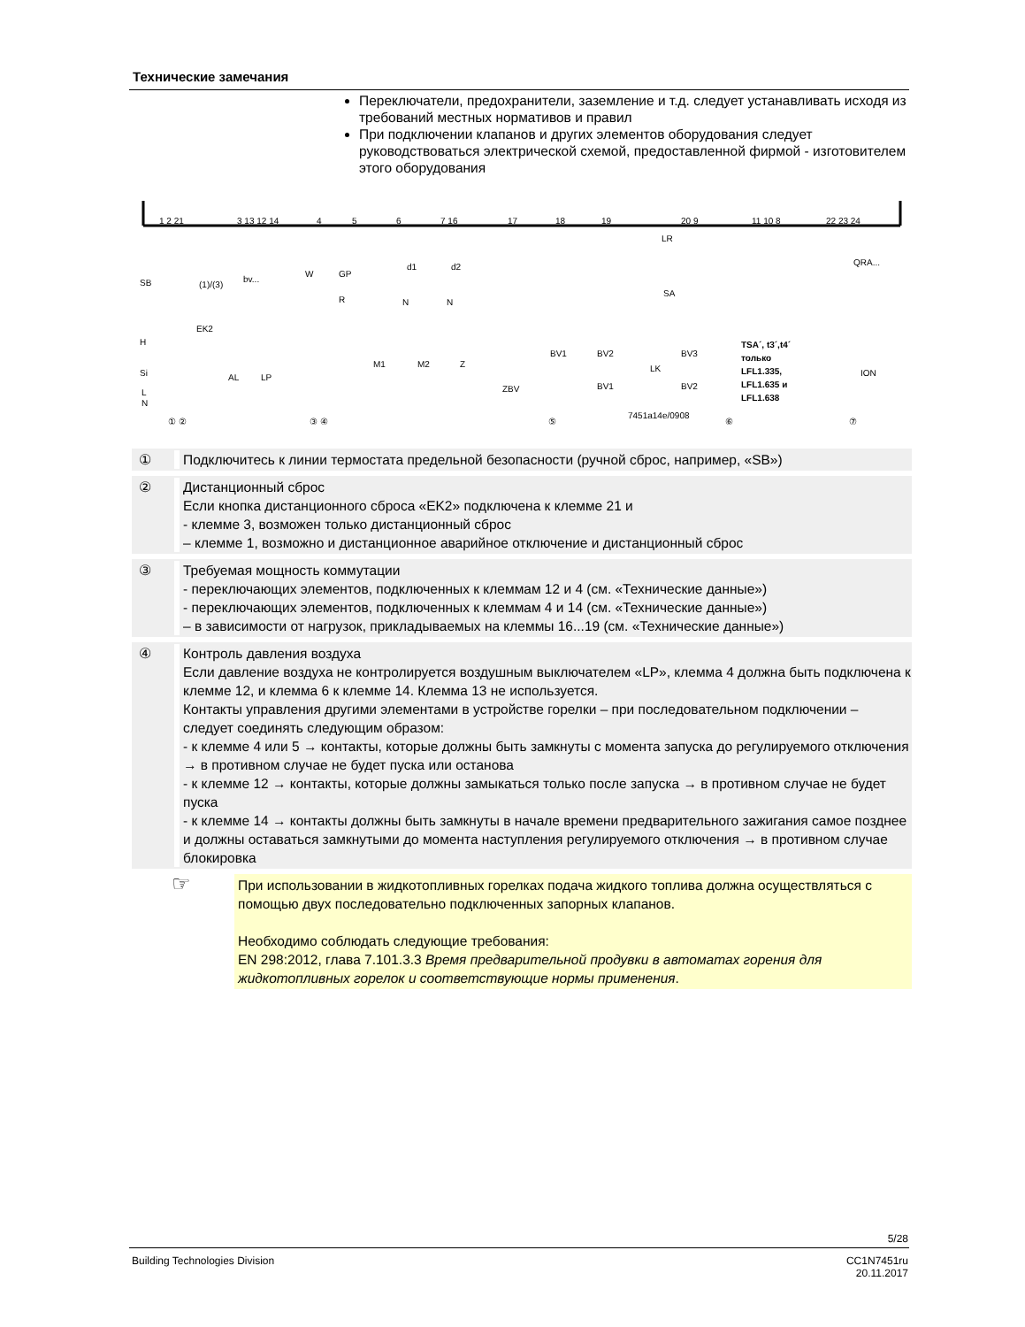Технические замечания
Переключатели, предохранители, заземление и т.д. следует устанавливать исходя из требований местных нормативов и правил
При подключении клапанов и других элементов оборудования следует руководствоваться электрической схемой, предоставленной фирмой - изготовителем этого оборудования
1 2 21
3 13 12 14
4
5
6
7 16
17
18
19
20 9
11 10 8
22 23 24
SB
H
Si
L
N
(1)/(3)
EK2
bv...
AL
LP
W
GP
R
d1
d2
N
N
M1
M2
Z
ZBV
BV1
BV2
BV1
LK
BV3
BV2
SA
LR
QRA...
ION
TSA´, t3´,t4´
только
LFL1.335,
LFL1.635 и
LFL1.638
7451a14e/0908
① ②
③ ④
⑤
⑥
⑦
① Подключитесь к линии термостата предельной безопасности (ручной сброс, например, «SB»)
② Дистанционный сброс
Если кнопка дистанционного сброса «EK2» подключена к клемме 21 и
- клемме 3, возможен только дистанционный сброс
– клемме 1, возможно и дистанционное аварийное отключение и дистанционный сброс
③ Требуемая мощность коммутации
- переключающих элементов, подключенных к клеммам 12 и 4 (см. «Технические данные»)
- переключающих элементов, подключенных к клеммам 4 и 14 (см. «Технические данные»)
– в зависимости от нагрузок, прикладываемых на клеммы 16...19 (см. «Технические данные»)
④ Контроль давления воздуха
Если давление воздуха не контролируется воздушным выключателем «LP», клемма 4 должна быть подключена к клемме 12, и клемма 6 к клемме 14. Клемма 13 не используется.
Контакты управления другими элементами в устройстве горелки – при последовательном подключении – следует соединять следующим образом:
- к клемме 4 или 5 → контакты, которые должны быть замкнуты с момента запуска до регулируемого отключения → в противном случае не будет пуска или останова
- к клемме 12 → контакты, которые должны замыкаться только после запуска → в противном случае не будет пуска
- к клемме 14 → контакты должны быть замкнуты в начале времени предварительного зажигания самое позднее и должны оставаться замкнутыми до момента наступления регулируемого отключения → в противном случае блокировка
☞
При использовании в жидкотопливных горелках подача жидкого топлива должна осуществляться с помощью двух последовательно подключенных запорных клапанов.
Необходимо соблюдать следующие требования:
EN 298:2012, глава 7.101.3.3 Время предварительной продувки в автоматах горения для жидкотопливных горелок и соответствующие нормы применения.
5/28
Building Technologies Division CC1N7451ru
20.11.2017